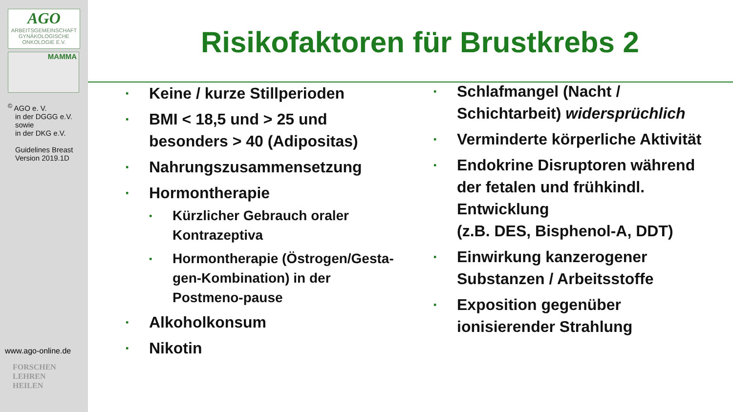AGO
ARBEITSGEMEINSCHAFT GYNÄKOLOGISCHE ONKOLOGIE E.V.
MAMMA
<sup>©</sup> AGO e. V.
in der DGGG e.V.
sowie
in der DKG e.V.
Guidelines Breast
Version 2019.1D
www.ago-online.de
FORSCHEN
LEHREN
HEILEN
Risikofaktoren für Brustkrebs 2
▪ Keine / kurze Stillperioden
▪ BMI < 18,5 und > 25 und besonders > 40 (Adipositas)
▪ Nahrungszusammensetzung
▪ Hormontherapie
▪ Kürzlicher Gebrauch oraler Kontrazeptiva
▪ Hormontherapie (Östrogen/Gesta-gen-Kombination) in der Postmeno-pause
▪ Alkoholkonsum
▪ Nikotin
▪ Schlafmangel (Nacht / Schichtarbeit) widersprüchlich
▪ Verminderte körperliche Aktivität
▪ Endokrine Disruptoren während der fetalen und frühkindl. Entwicklung
(z.B. DES, Bisphenol-A, DDT)
▪ Einwirkung kanzerogener Substanzen / Arbeitsstoffe
▪ Exposition gegenüber ionisierender Strahlung